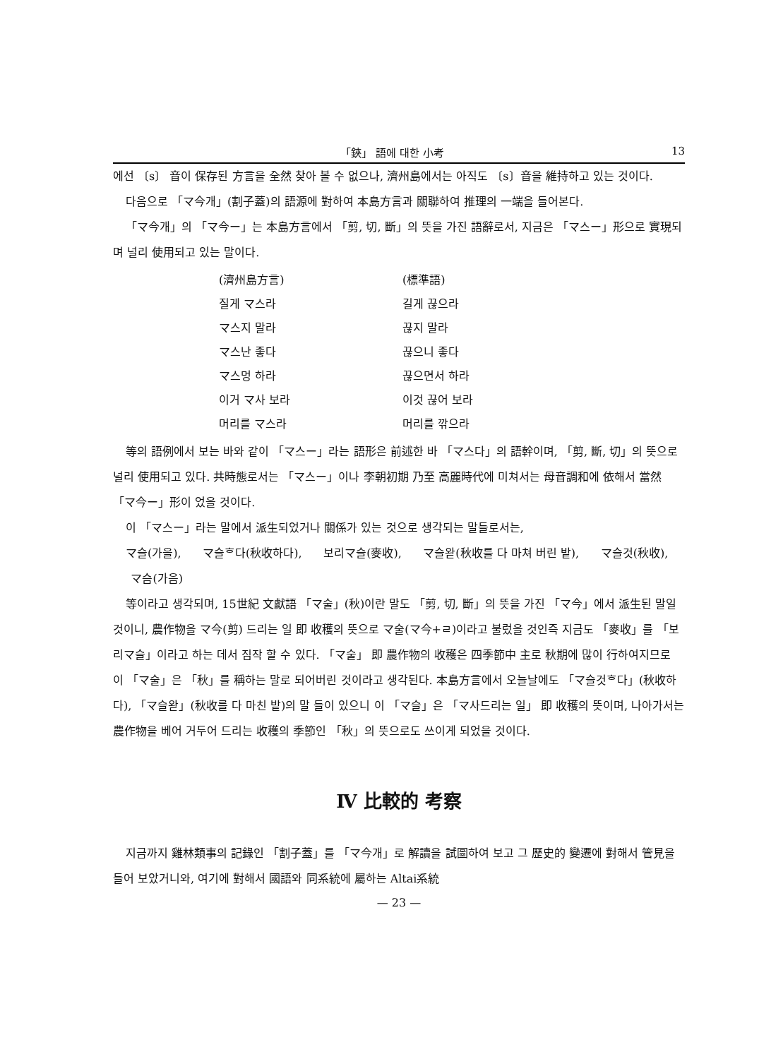「鋏」 語에 대한 小考 13
에선 〔s〕 音이 保存된 方言을 全然 찾아 볼 수 없으나, 濟州島에서는 아직도 〔s〕音을 維持하고 있는 것이다.
다음으로 「マ今개」(割子蓋)의 語源에 對하여 本島方言과 關聯하여 推理의 一端을 들어본다.
「マ今개」의 「マ今ー」는 本島方言에서 「剪, 切, 斷」의 뜻을 가진 語辭로서, 지금은 「マ스ー」形으로 實現되며 널리 使用되고 있는 말이다.
| (濟州島方言) | (標準語) |
| 질게 マ스라 | 길게 끊으라 |
| マ스지 말라 | 끊지 말라 |
| マ스난 좋다 | 끊으니 좋다 |
| マ스멍 하라 | 끊으면서 하라 |
| 이거 マ사 보라 | 이것 끊어 보라 |
| 머리를 マ스라 | 머리를 깎으라 |
等의 語例에서 보는 바와 같이 「マ스ー」라는 語形은 前述한 바 「マ스다」의 語幹이며, 「剪, 斷, 切」의 뜻으로 널리 使用되고 있다. 共時態로서는 「マ스ー」이나 李朝初期 乃至 高麗時代에 미쳐서는 母音調和에 依해서 當然 「マ今ー」形이 었을 것이다.
이 「マ스ー」라는 말에서 派生되었거나 關係가 있는 것으로 생각되는 말들로서는,
マ슬(가을), マ슬ᄒ다(秋收하다), 보리マ슬(麥收), マ슬왇(秋收를 다 마쳐 버린 밭), マ슬것(秋收), マ슴(가음)
等이라고 생각되며, 15世紀 文獻語 「マ술」(秋)이란 말도 「剪, 切, 斷」의 뜻을 가진 「マ今」에서 派生된 말일 것이니, 農作物을 マ今(剪) 드리는 일 即 收穫의 뜻으로 マ술(マ今+ㄹ)이라고 불렀을 것인즉 지금도 「麥收」를 「보리マ슬」이라고 하는 데서 짐작 할 수 있다. 「マ술」 即 農作物의 收穫은 四季節中 主로 秋期에 많이 行하여지므로 이 「マ술」은 「秋」를 稱하는 말로 되어버린 것이라고 생각된다. 本島方言에서 오늘날에도 「マ슬것ᄒ다」(秋收하다), 「マ슬왇」(秋收를 다 마친 밭)의 말 들이 있으니 이 「マ슬」은 「マ사드리는 일」 即 收穫의 뜻이며, 나아가서는 農作物을 베어 거두어 드리는 收穫의 季節인 「秋」의 뜻으로도 쓰이게 되었을 것이다.
Ⅳ 比較的 考察
지금까지 雞林類事의 記錄인 「割子蓋」를 「マ今개」로 解讀을 試圖하여 보고 그 歷史的 變遷에 對해서 管見을 들어 보았거니와, 여기에 對해서 國語와 同系統에 屬하는 Altai系統
— 23 —